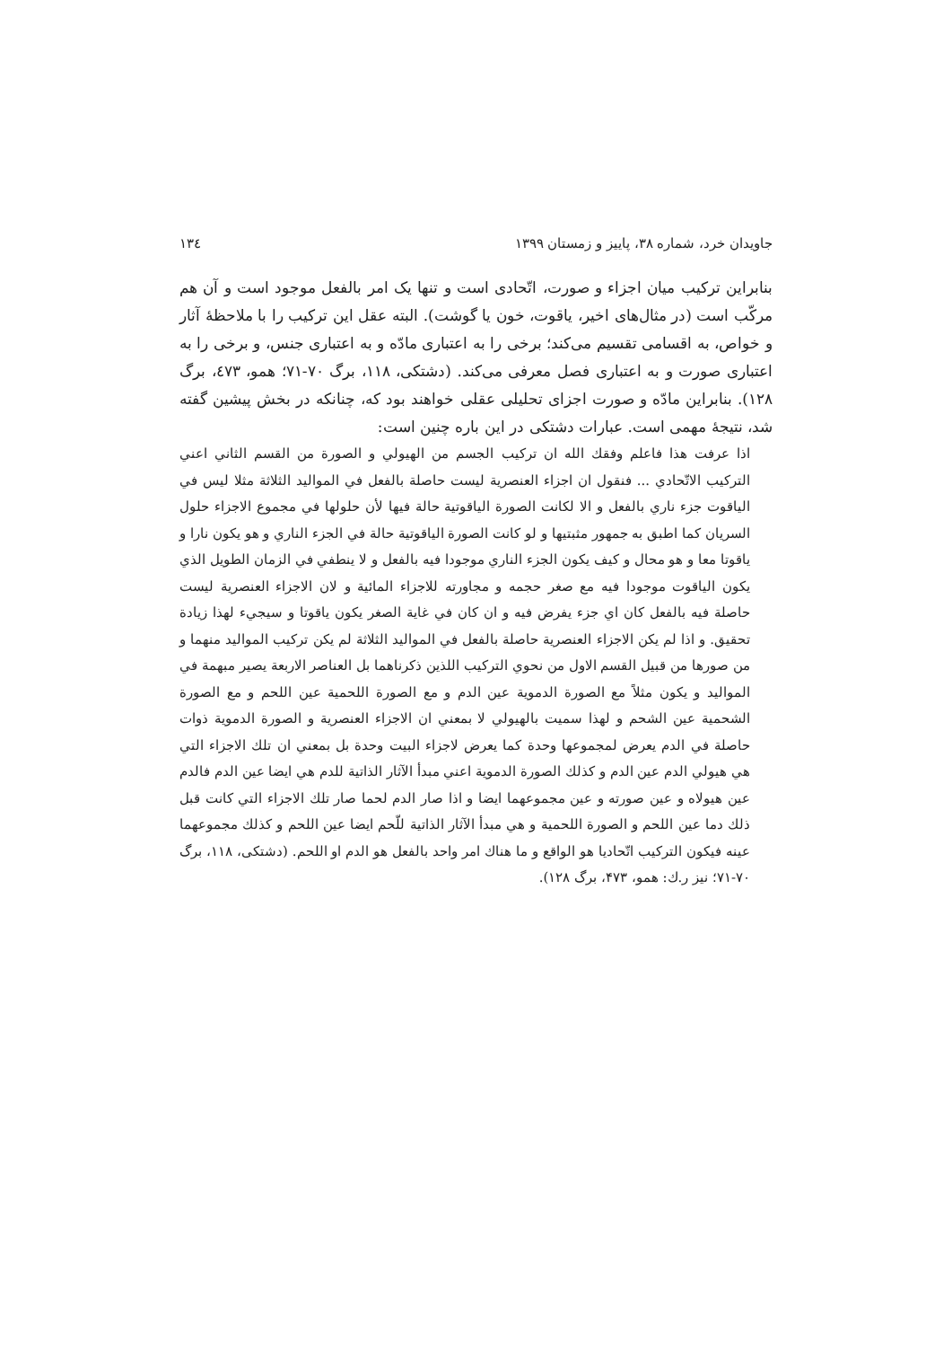جاویدان خرد، شماره ۳۸، پاییز و زمستان ۱۳۹۹ ١٣٤
بنابراین ترکیب میان اجزاء و صورت، اتّحادی است و تنها یک امر بالفعل موجود است و آن هم مرکّب است (در مثال‌های اخیر، یاقوت، خون یا گوشت). البته عقل این ترکیب را با ملاحظهٔ آثار و خواص، به اقسامی تقسیم می‌کند؛ برخی را به اعتباری مادّه و به اعتباری جنس، و برخی را به اعتباری صورت و به اعتباری فصل معرفی می‌کند. (دشتکی، ۱۱۸، برگ ۷۰-۷۱؛ همو، ٤٧٣، برگ ۱۲۸). بنابراین مادّه و صورت اجزای تحلیلی عقلی خواهند بود که، چنانکه در بخش پیشین گفته شد، نتیجهٔ مهمی است. عبارات دشتکی در این باره چنین است:
اذا عرفت هذا فاعلم وفقك الله ان تركيب الجسم من الهيولي و الصورة من القسم الثاني اعني التركيب الاتّحادي ... فنقول ان اجزاء العنصرية ليست حاصلة بالفعل في المواليد الثلاثة مثلا ليس في الياقوت جزء ناري بالفعل و الا لكانت الصورة الياقوتية حالة فيها لأن حلولها في مجموع الاجزاء حلول السريان كما اطبق به جمهور مثبتيها و لو كانت الصورة الياقوتية حالة في الجزء الناري و هو يكون نارا و ياقوتا معا و هو محال و كيف يكون الجزء الناري موجودا فيه بالفعل و لا ينطفي في الزمان الطويل الذي يكون الياقوت موجودا فيه مع صغر حجمه و مجاورته للاجزاء المائية و لان الاجزاء العنصرية ليست حاصلة فيه بالفعل كان اي جزء يفرض فيه و ان كان في غاية الصغر يكون ياقوتا و سيجيء لهذا زيادة تحقيق. و اذا لم يكن الاجزاء العنصرية حاصلة بالفعل في المواليد الثلاثة لم يكن تركيب المواليد منهما و من صورها من قبيل القسم الاول من نحوي التركيب اللذين ذكرناهما بل العناصر الاربعة يصير مبهمة في المواليد و يكون مثلاً مع الصورة الدموية عين الدم و مع الصورة اللحمية عين اللحم و مع الصورة الشحمية عين الشحم و لهذا سميت بالهيولي لا بمعني ان الاجزاء العنصرية و الصورة الدموية ذوات حاصلة في الدم يعرض لمجموعها وحدة كما يعرض لاجزاء البيت وحدة بل بمعني ان تلك الاجزاء التي هي هيولي الدم عين الدم و كذلك الصورة الدموية اعني مبدأ الآثار الذاتية للدم هي ايضا عين الدم فالدم عين هيولاه و عين صورته و عين مجموعهما ايضا و اذا صار الدم لحما صار تلك الاجزاء التي كانت قبل ذلك دما عين اللحم و الصورة اللحمية و هي مبدأ الآثار الذاتية للّحم ايضا عين اللحم و كذلك مجموعهما عينه فيكون التركيب اتّحاديا هو الواقع و ما هناك امر واحد بالفعل هو الدم او اللحم. (دشتکی، ۱۱۸، برگ ۷۰-۷۱؛ نیز ر.ك: همو، ۴۷۳، برگ ۱۲۸).